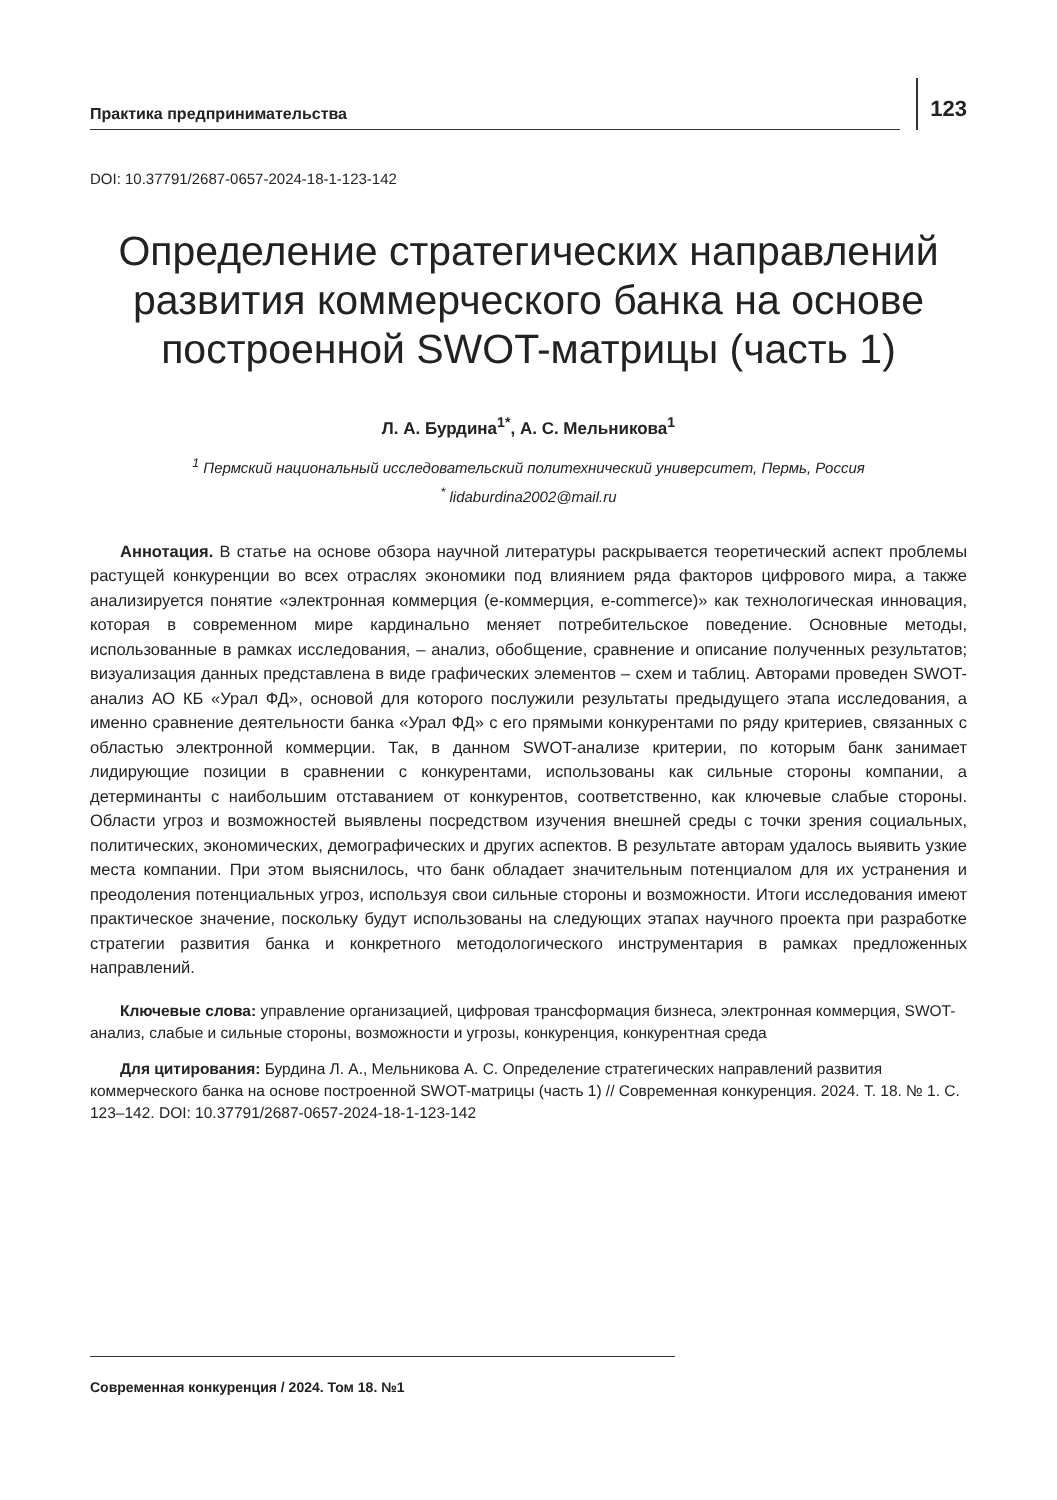Практика предпринимательства
123
DOI: 10.37791/2687-0657-2024-18-1-123-142
Определение стратегических направлений развития коммерческого банка на основе построенной SWOT-матрицы (часть 1)
Л. А. Бурдина<sup>1*</sup>, А. С. Мельникова<sup>1</sup>
<sup>1</sup> Пермский национальный исследовательский политехнический университет, Пермь, Россия
<sup>*</sup> lidaburdina2002@mail.ru
Аннотация. В статье на основе обзора научной литературы раскрывается теоретический аспект проблемы растущей конкуренции во всех отраслях экономики под влиянием ряда факторов цифрового мира, а также анализируется понятие «электронная коммерция (е-коммерция, e-commerce)» как технологическая инновация, которая в современном мире кардинально меняет потребительское поведение. Основные методы, использованные в рамках исследования, – анализ, обобщение, сравнение и описание полученных результатов; визуализация данных представлена в виде графических элементов – схем и таблиц. Авторами проведен SWOT-анализ АО КБ «Урал ФД», основой для которого послужили результаты предыдущего этапа исследования, а именно сравнение деятельности банка «Урал ФД» с его прямыми конкурентами по ряду критериев, связанных с областью электронной коммерции. Так, в данном SWOT-анализе критерии, по которым банк занимает лидирующие позиции в сравнении с конкурентами, использованы как сильные стороны компании, а детерминанты с наибольшим отставанием от конкурентов, соответственно, как ключевые слабые стороны. Области угроз и возможностей выявлены посредством изучения внешней среды с точки зрения социальных, политических, экономических, демографических и других аспектов. В результате авторам удалось выявить узкие места компании. При этом выяснилось, что банк обладает значительным потенциалом для их устранения и преодоления потенциальных угроз, используя свои сильные стороны и возможности. Итоги исследования имеют практическое значение, поскольку будут использованы на следующих этапах научного проекта при разработке стратегии развития банка и конкретного методологического инструментария в рамках предложенных направлений.
Ключевые слова: управление организацией, цифровая трансформация бизнеса, электронная коммерция, SWOT-анализ, слабые и сильные стороны, возможности и угрозы, конкуренция, конкурентная среда
Для цитирования: Бурдина Л. А., Мельникова А. С. Определение стратегических направлений развития коммерческого банка на основе построенной SWOT-матрицы (часть 1) // Современная конкуренция. 2024. Т. 18. № 1. С. 123–142. DOI: 10.37791/2687-0657-2024-18-1-123-142
Современная конкуренция / 2024. Том 18. №1